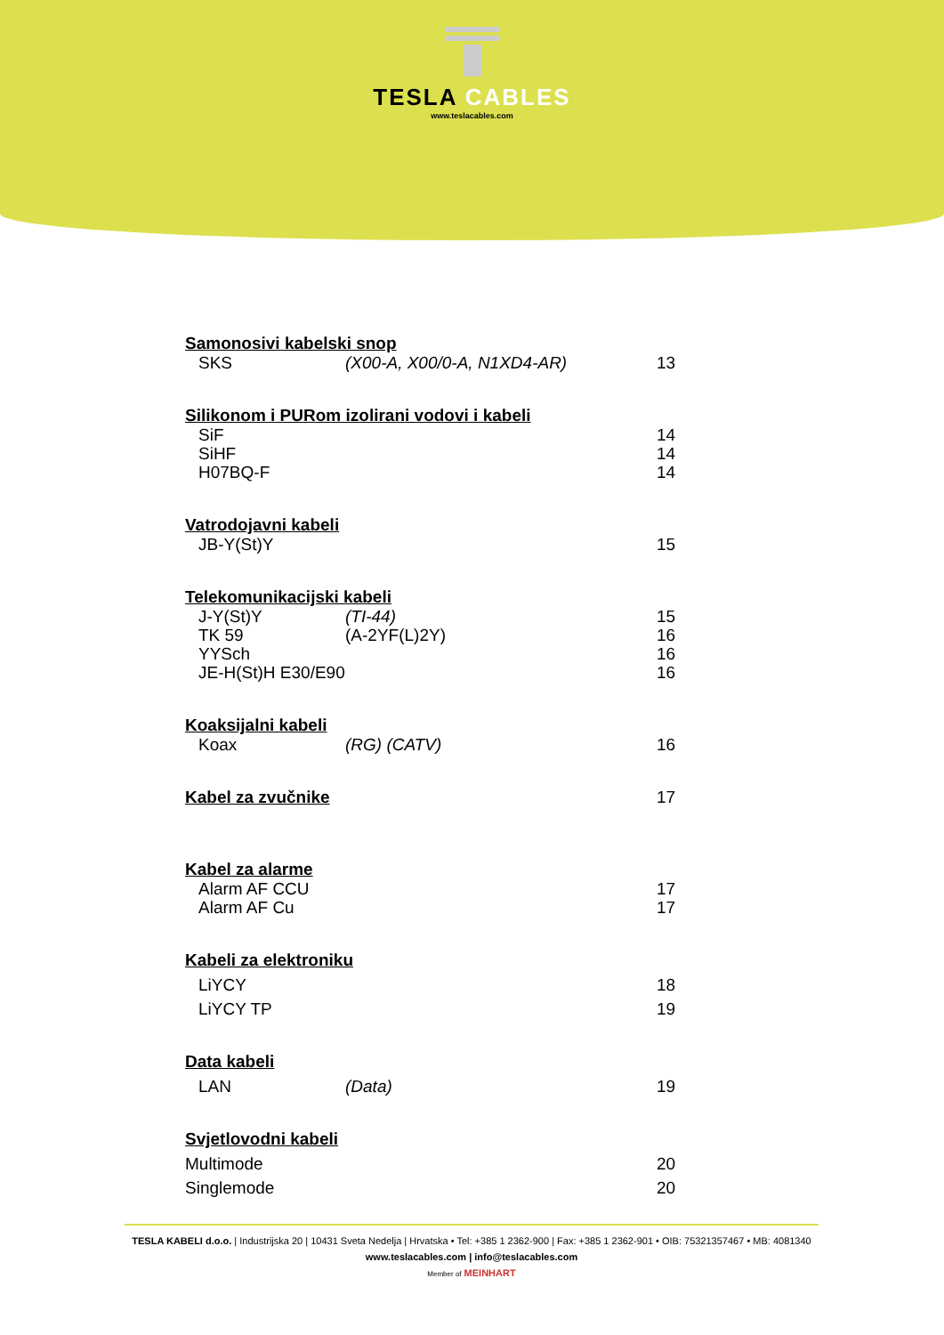TESLA CABLES
www.teslacables.com
Samonosivi kabelski snop
SKS (X00-A, X00/0-A, N1XD4-AR) 13
Silikonom i PURom izolirani vodovi i kabeli
SiF 14
SiHF 14
H07BQ-F 14
Vatrodojavni kabeli
JB-Y(St)Y 15
Telekomunikacijski kabeli
J-Y(St)Y (TI-44) 15
TK 59 (A-2YF(L)2Y) 16
YYSch 16
JE-H(St)H E30/E90
16
Koaksijalni kabeli
Koax (RG) (CATV) 16
Kabel za zvučnike 17
Kabel za alarme
Alarm AF CCU 17
Alarm AF Cu 17
Kabeli za elektroniku
LiYCY 18
LiYCY TP 19
Data kabeli
LAN (Data) 19
Svjetlovodni kabeli
Multimode 20
Singlemode 20
TESLA KABELI d.o.o. | Industrijska 20 | 10431 Sveta Nedelja | Hrvatska • Tel: +385 1 2362-900 | Fax: +385 1 2362-901 • OIB: 75321357467 • MB: 4081340
www.teslacables.com | info@teslacables.com
Member of MEINHART